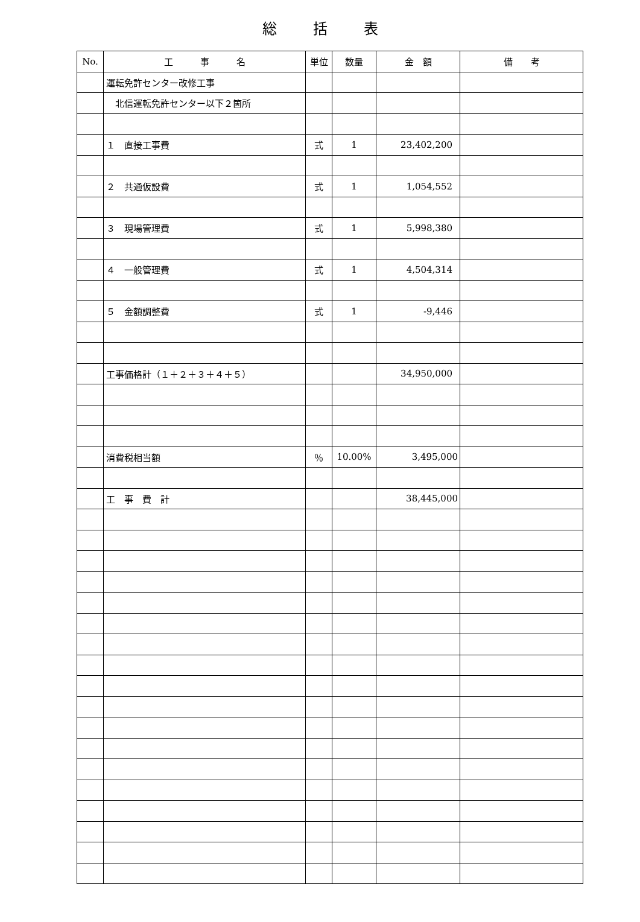総括表
| No. | 工 事 名 | 単位 | 数量 | 金 額 | 備 考 |
| --- | --- | --- | --- | --- | --- |
| | 運転免許センター改修工事 | | | | |
| | 北信運転免許センター以下２箇所 | | | | |
| | １ 直接工事費 | 式 | 1 | 23,402,200 | |
| | ２ 共通仮設費 | 式 | 1 | 1,054,552 | |
| | ３ 現場管理費 | 式 | 1 | 5,998,380 | |
| | ４ 一般管理費 | 式 | 1 | 4,504,314 | |
| | ５ 金額調整費 | 式 | 1 | -9,446 | |
| | 工事価格計（１＋２＋３＋４＋５） | | | 34,950,000 | |
| | 消費税相当額 | ％ | 10.00% | 3,495,000 | |
| | 工 事 費 計 | | | 38,445,000 | |